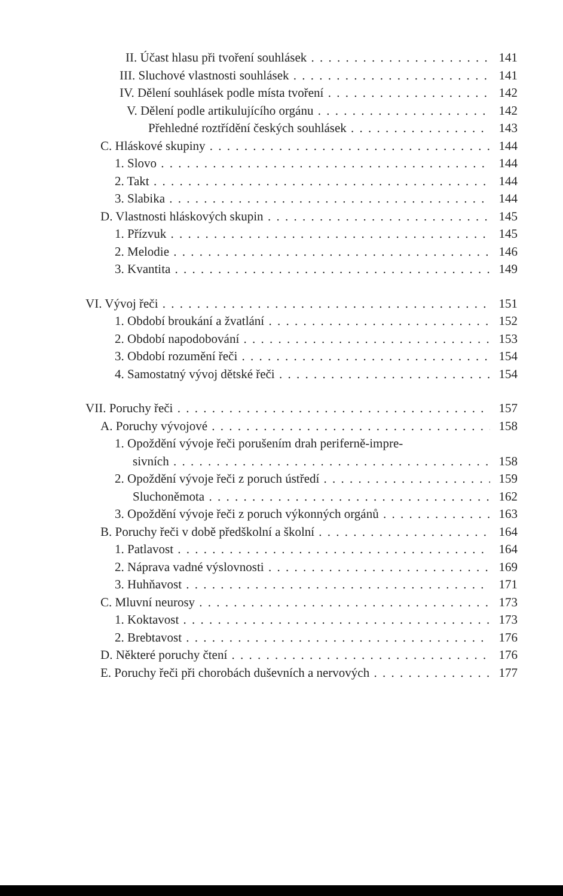II. Účast hlasu při tvoření souhlásek 141
III. Sluchové vlastnosti souhlásek 141
IV. Dělení souhlásek podle místa tvoření 142
V. Dělení podle artikulujícího orgánu 142
Přehledné roztřídění českých souhlásek 143
C. Hláskové skupiny 144
1. Slovo 144
2. Takt 144
3. Slabika 144
D. Vlastnosti hláskových skupin 145
1. Přízvuk 145
2. Melodie 146
3. Kvantita 149
VI. Vývoj řeči 151
1. Období broukání a žvatlání 152
2. Období napodobování 153
3. Období rozumění řeči 154
4. Samostatný vývoj dětské řeči 154
VII. Poruchy řeči 157
A. Poruchy vývojové 158
1. Opoždění vývoje řeči porušením drah periferně-impre-
sivních 158
2. Opoždění vývoje řeči z poruch ústředí 159
Sluchoněmota 162
3. Opoždění vývoje řeči z poruch výkonných orgánů 163
B. Poruchy řeči v době předškolní a školní 164
1. Patlavost 164
2. Náprava vadné výslovnosti 169
3. Huhňavost 171
C. Mluvní neurosy 173
1. Koktavost 173
2. Brebtavost 176
D. Některé poruchy čtení 176
E. Poruchy řeči při chorobách duševních a nervových 177